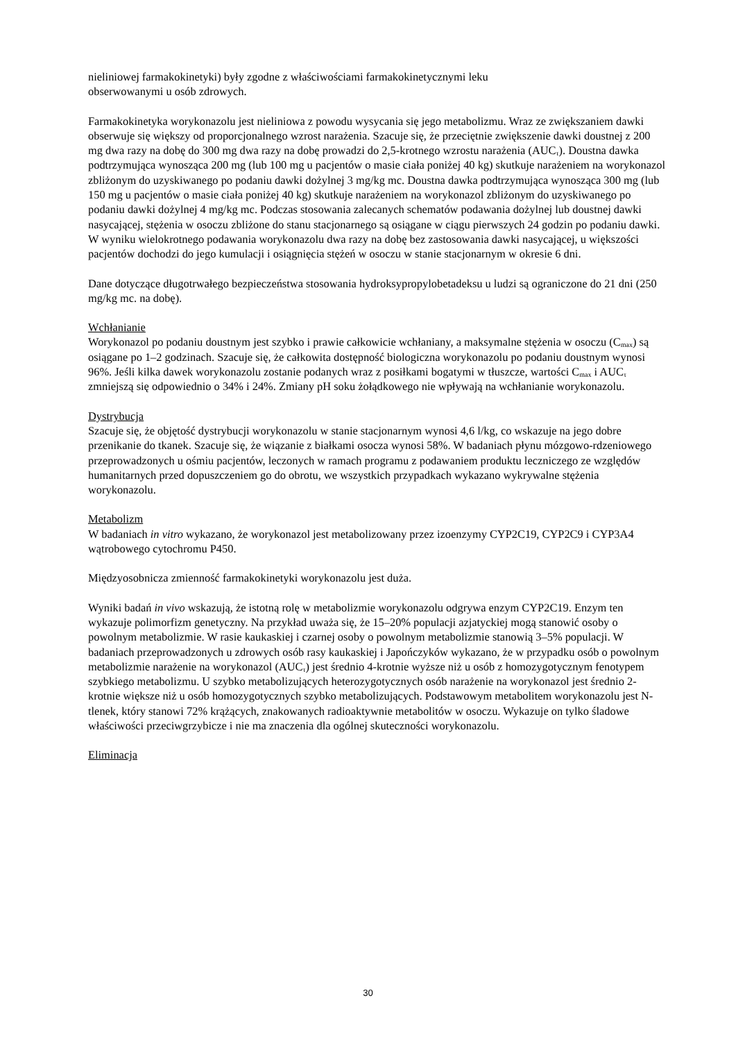nieliniowej farmakokinetyki) były zgodne z właściwościami farmakokinetycznymi leku
obserwowanymi u osób zdrowych.
Farmakokinetyka worykonazolu jest nieliniowa z powodu wysycania się jego metabolizmu. Wraz ze zwiększaniem dawki obserwuje się większy od proporcjonalnego wzrost narażenia. Szacuje się, że przeciętnie zwiększenie dawki doustnej z 200 mg dwa razy na dobę do 300 mg dwa razy na dobę prowadzi do 2,5-krotnego wzrostu narażenia (AUC<sub>τ</sub>). Doustna dawka podtrzymująca wynosząca 200 mg (lub 100 mg u pacjentów o masie ciała poniżej 40 kg) skutkuje narażeniem na worykonazol zbliżonym do uzyskiwanego po podaniu dawki dożylnej 3 mg/kg mc. Doustna dawka podtrzymująca wynosząca 300 mg (lub 150 mg u pacjentów o masie ciała poniżej 40 kg) skutkuje narażeniem na worykonazol zbliżonym do uzyskiwanego po podaniu dawki dożylnej 4 mg/kg mc. Podczas stosowania zalecanych schematów podawania dożylnej lub doustnej dawki nasycającej, stężenia w osoczu zbliżone do stanu stacjonarnego są osiągane w ciągu pierwszych 24 godzin po podaniu dawki. W wyniku wielokrotnego podawania worykonazolu dwa razy na dobę bez zastosowania dawki nasycającej, u większości pacjentów dochodzi do jego kumulacji i osiągnięcia stężeń w osoczu w stanie stacjonarnym w okresie 6 dni.
Dane dotyczące długotrwałego bezpieczeństwa stosowania hydroksypropylobetadeksu u ludzi są ograniczone do 21 dni (250 mg/kg mc. na dobę).
Wchłanianie
Worykonazol po podaniu doustnym jest szybko i prawie całkowicie wchłaniany, a maksymalne stężenia w osoczu (C<sub>max</sub>) są osiągane po 1–2 godzinach. Szacuje się, że całkowita dostępność biologiczna worykonazolu po podaniu doustnym wynosi 96%. Jeśli kilka dawek worykonazolu zostanie podanych wraz z posiłkami bogatymi w tłuszcze, wartości C<sub>max</sub> i AUC<sub>τ</sub> zmniejszą się odpowiednio o 34% i 24%. Zmiany pH soku żołądkowego nie wpływają na wchłanianie worykonazolu.
Dystrybucja
Szacuje się, że objętość dystrybucji worykonazolu w stanie stacjonarnym wynosi 4,6 l/kg, co wskazuje na jego dobre przenikanie do tkanek. Szacuje się, że wiązanie z białkami osocza wynosi 58%. W badaniach płynu mózgowo-rdzeniowego przeprowadzonych u ośmiu pacjentów, leczonych w ramach programu z podawaniem produktu leczniczego ze względów humanitarnych przed dopuszczeniem go do obrotu, we wszystkich przypadkach wykazano wykrywalne stężenia worykonazolu.
Metabolizm
W badaniach in vitro wykazano, że worykonazol jest metabolizowany przez izoenzymy CYP2C19, CYP2C9 i CYP3A4 wątrobowego cytochromu P450.
Międzyosobnicza zmienność farmakokinetyki worykonazolu jest duża.
Wyniki badań in vivo wskazują, że istotną rolę w metabolizmie worykonazolu odgrywa enzym CYP2C19. Enzym ten wykazuje polimorfizm genetyczny. Na przykład uważa się, że 15–20% populacji azjatyckiej mogą stanowić osoby o powolnym metabolizmie. W rasie kaukaskiej i czarnej osoby o powolnym metabolizmie stanowią 3–5% populacji. W badaniach przeprowadzonych u zdrowych osób rasy kaukaskiej i Japończyków wykazano, że w przypadku osób o powolnym metabolizmie narażenie na worykonazol (AUC<sub>τ</sub>) jest średnio 4-krotnie wyższe niż u osób z homozygotycznym fenotypem szybkiego metabolizmu. U szybko metabolizujących heterozygotycznych osób narażenie na worykonazol jest średnio 2-krotnie większe niż u osób homozygotycznych szybko metabolizujących. Podstawowym metabolitem worykonazolu jest N-tlenek, który stanowi 72% krążących, znakowanych radioaktywnie metabolitów w osoczu. Wykazuje on tylko śladowe właściwości przeciwgrzybicze i nie ma znaczenia dla ogólnej skuteczności worykonazolu.
Eliminacja
30